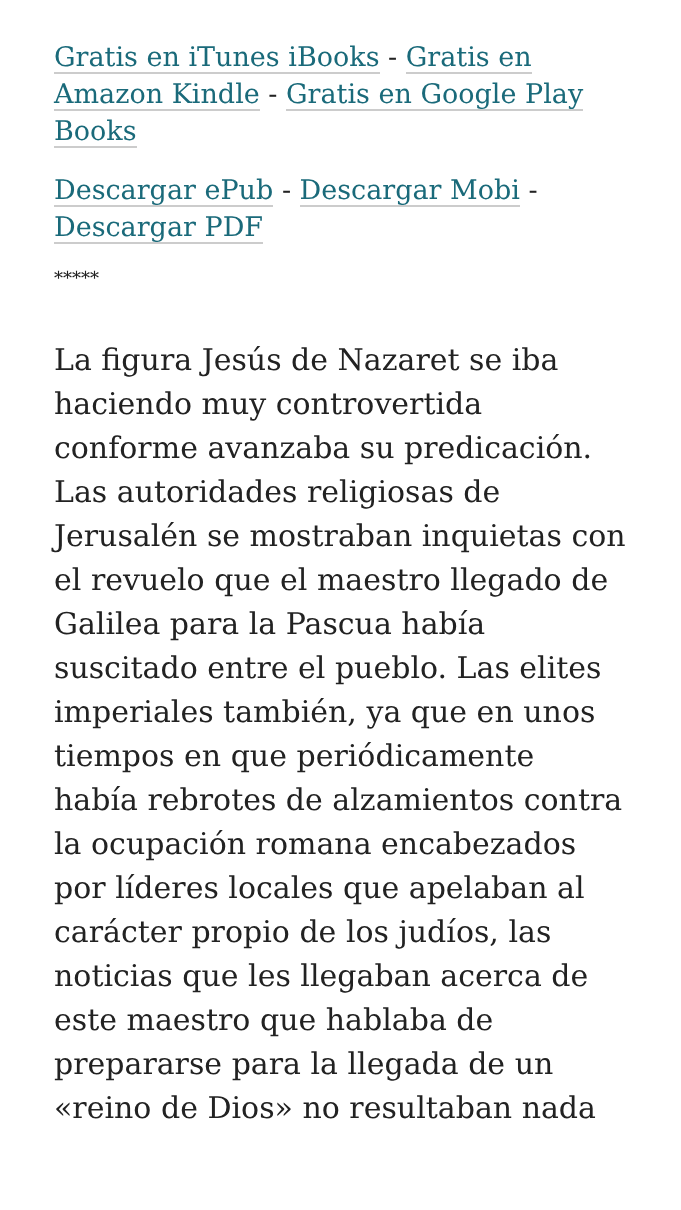Gratis en iTunes iBooks - Gratis en Amazon Kindle - Gratis en Google Play Books
Descargar ePub - Descargar Mobi - Descargar PDF
*****
La figura Jesús de Nazaret se iba haciendo muy controvertida conforme avanzaba su predicación. Las autoridades religiosas de Jerusalén se mostraban inquietas con el revuelo que el maestro llegado de Galilea para la Pascua había suscitado entre el pueblo. Las elites imperiales también, ya que en unos tiempos en que periódicamente había rebrotes de alzamientos contra la ocupación romana encabezados por líderes locales que apelaban al carácter propio de los judíos, las noticias que les llegaban acerca de este maestro que hablaba de prepararse para la llegada de un «reino de Dios» no resultaban nada